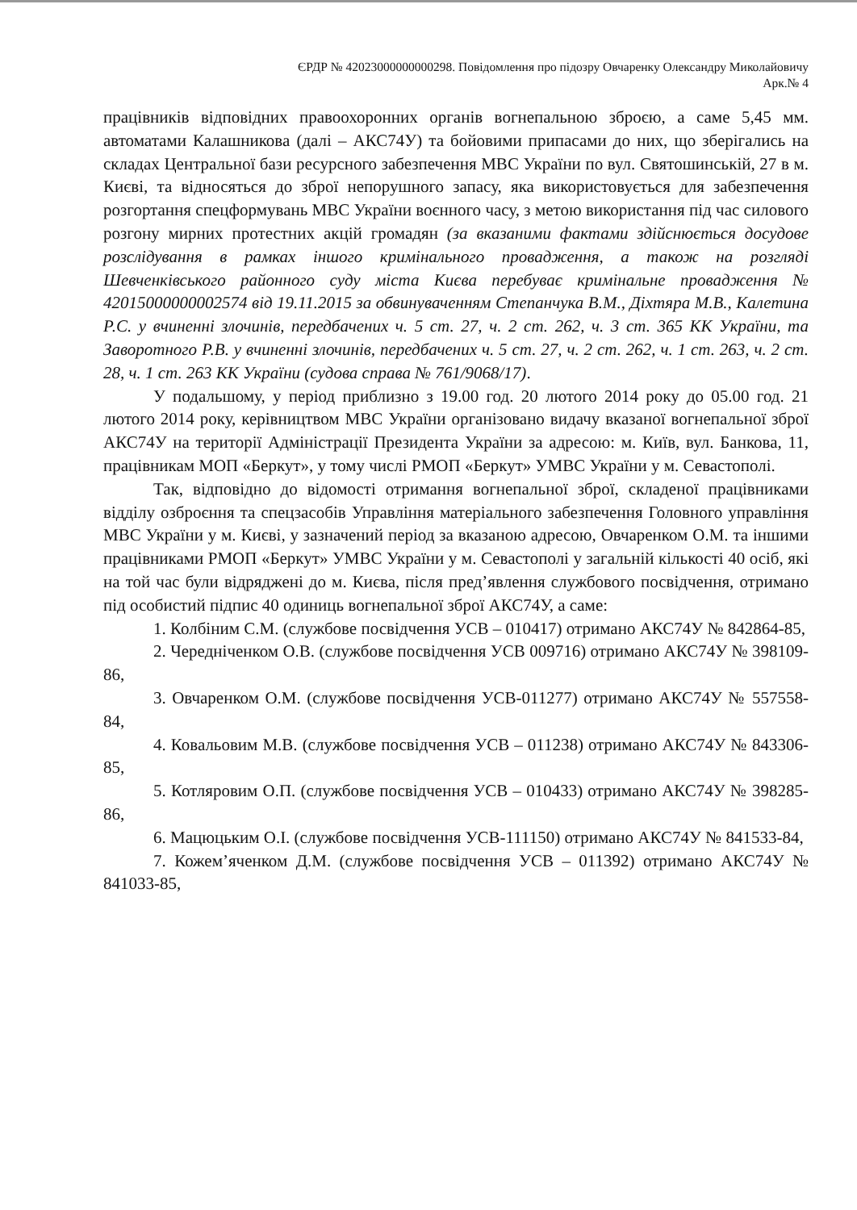ЄРДР № 42023000000000298. Повідомлення про підозру Овчаренку Олександру Миколайовичу
Арк.№ 4
працівників відповідних правоохоронних органів вогнепальною зброєю, а саме 5,45 мм. автоматами Калашникова (далі – АКС74У) та бойовими припасами до них, що зберігались на складах Центральної бази ресурсного забезпечення МВС України по вул. Святошинській, 27 в м. Києві, та відносяться до зброї непорушного запасу, яка використовується для забезпечення розгортання спецформувань МВС України воєнного часу, з метою використання під час силового розгону мирних протестних акцій громадян (за вказаними фактами здійснюється досудове розслідування в рамках іншого кримінального провадження, а також на розгляді Шевченківського районного суду міста Києва перебуває кримінальне провадження № 42015000000002574 від 19.11.2015 за обвинуваченням Степанчука В.М., Діхтяра М.В., Калетина Р.С. у вчиненні злочинів, передбачених ч. 5 ст. 27, ч. 2 ст. 262, ч. 3 ст. 365 КК України, та Заворотного Р.В. у вчиненні злочинів, передбачених ч. 5 ст. 27, ч. 2 ст. 262, ч. 1 ст. 263, ч. 2 ст. 28, ч. 1 ст. 263 КК України (судова справа № 761/9068/17).
У подальшому, у період приблизно з 19.00 год. 20 лютого 2014 року до 05.00 год. 21 лютого 2014 року, керівництвом МВС України організовано видачу вказаної вогнепальної зброї АКС74У на території Адміністрації Президента України за адресою: м. Київ, вул. Банкова, 11, працівникам МОП «Беркут», у тому числі РМОП «Беркут» УМВС України у м. Севастополі.
Так, відповідно до відомості отримання вогнепальної зброї, складеної працівниками відділу озброєння та спецзасобів Управління матеріального забезпечення Головного управління МВС України у м. Києві, у зазначений період за вказаною адресою, Овчаренком О.М. та іншими працівниками РМОП «Беркут» УМВС України у м. Севастополі у загальній кількості 40 осіб, які на той час були відряджені до м. Києва, після пред’явлення службового посвідчення, отримано під особистий підпис 40 одиниць вогнепальної зброї АКС74У, а саме:
1. Колбіним С.М. (службове посвідчення УСВ – 010417) отримано АКС74У № 842864-85,
2. Чередніченком О.В. (службове посвідчення УСВ 009716) отримано АКС74У № 398109-86,
3. Овчаренком О.М. (службове посвідчення УСВ-011277) отримано АКС74У № 557558-84,
4. Ковальовим М.В. (службове посвідчення УСВ – 011238) отримано АКС74У № 843306-85,
5. Котляровим О.П. (службове посвідчення УСВ – 010433) отримано АКС74У № 398285-86,
6. Мацюцьким О.І. (службове посвідчення УСВ-111150) отримано АКС74У № 841533-84,
7. Кожем’ячeнком Д.М. (службове посвідчення УСВ – 011392) отримано АКС74У № 841033-85,